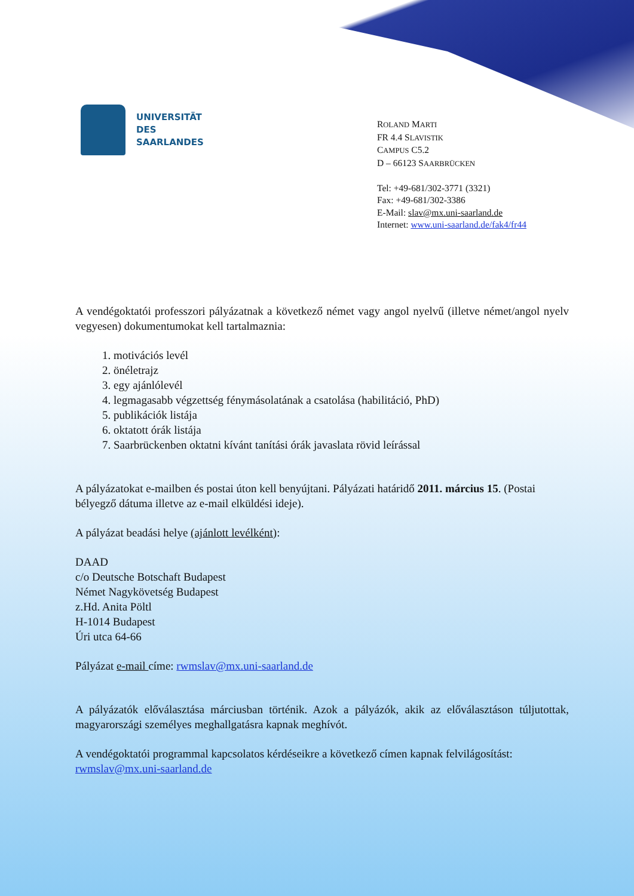UNIVERSITÄT
DES
SAARLANDES
ROLAND MARTI
FR 4.4 SLAVISTIK
CAMPUS C5.2
D – 66123 SAARBRÜCKEN
Tel: +49-681/302-3771 (3321)
Fax: +49-681/302-3386
E-Mail: slav@mx.uni-saarland.de
Internet: www.uni-saarland.de/fak4/fr44
A vendégoktatói professzori pályázatnak a következő német vagy angol nyelvű (illetve német/angol nyelv vegyesen) dokumentumokat kell tartalmaznia:
1. motivációs levél
2. önéletrajz
3. egy ajánlólevél
4. legmagasabb végzettség fénymásolatának a csatolása (habilitáció, PhD)
5. publikációk listája
6. oktatott órák listája
7. Saarbrückenben oktatni kívánt tanítási órák javaslata rövid leírással
A pályázatokat e-mailben és postai úton kell benyújtani. Pályázati határidő 2011. március 15. (Postai bélyegző dátuma illetve az e-mail elküldési ideje).
A pályázat beadási helye (ajánlott levélként):
DAAD
c/o Deutsche Botschaft Budapest
Német Nagykövetség Budapest
z.Hd. Anita Pöltl
H-1014 Budapest
Úri utca 64-66
Pályázat e-mail címe: rwmslav@mx.uni-saarland.de
A pályázatók előválasztása márciusban történik. Azok a pályázók, akik az előválasztáson túljutottak, magyarországi személyes meghallgatásra kapnak meghívót.
A vendégoktatói programmal kapcsolatos kérdéseikre a következő címen kapnak felvilágosítást: rwmslav@mx.uni-saarland.de